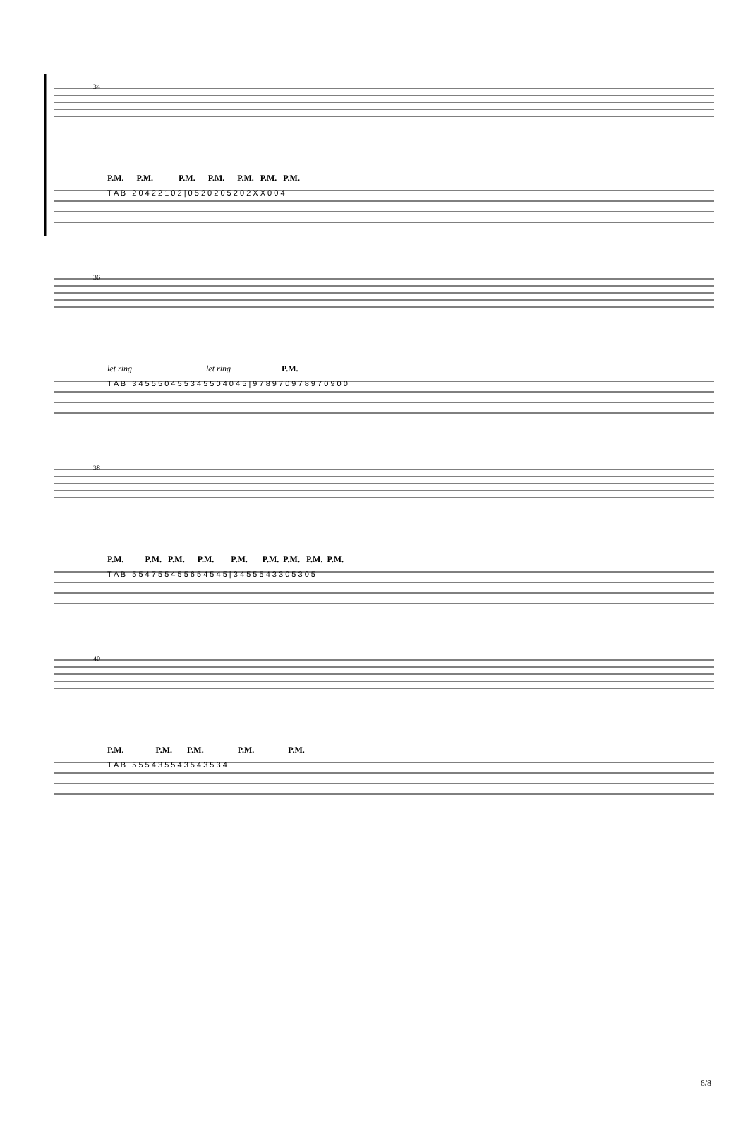34
P.M. P.M. P.M. P.M. P.M. P.M. P.M.
T A B 2 0 4 2 2 1 0 2 | 0 5 2 0 2 0 5 2 0 2 X X 0 0 4
36
let ring let ring P.M.
T A B 3 4 5 5 5 0 4 5 5 3 4 5 5 0 4 0 4 5 | 9 7 8 9 7 0 9 7 8 9 7 0 9 0 0
38
P.M. P.M. P.M. P.M. P.M. P.M. P.M. P.M. P.M.
T A B 5 5 4 7 5 5 4 5 5 6 5 4 5 4 5 | 3 4 5 5 5 4 3 3 0 5 3 0 5
40
P.M. P.M. P.M. P.M. P.M.
T A B 5 5 5 4 3 5 5 4 3 5 4 3 5 3 4
6/8